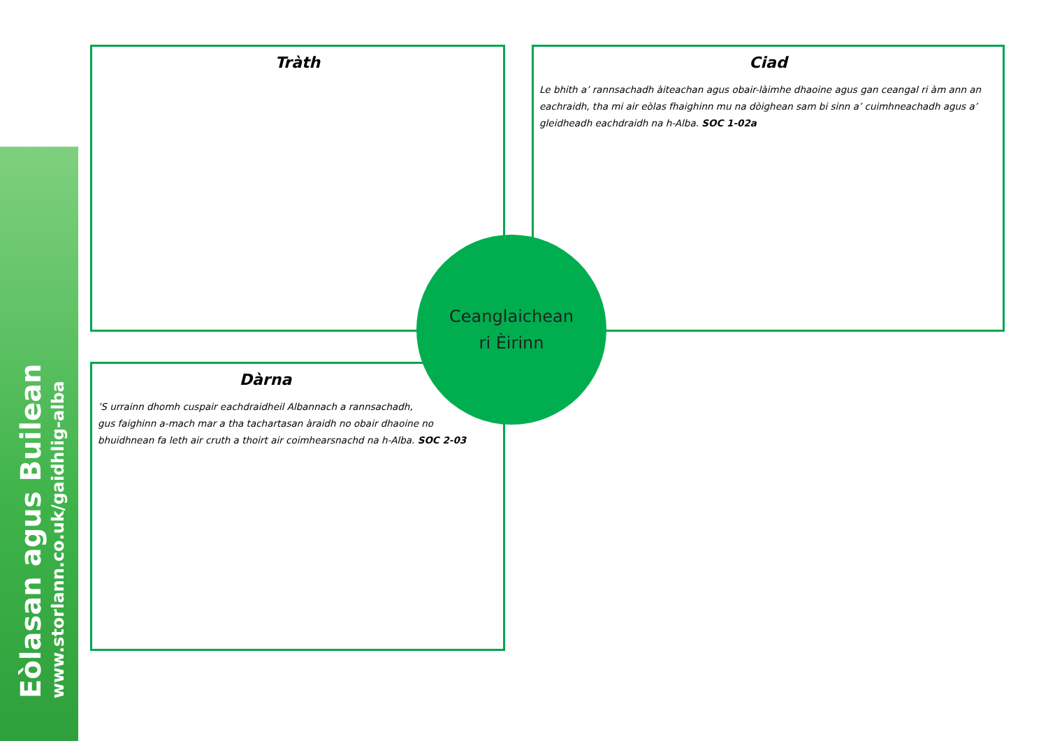Eòlasan agus Builean
www.storlann.co.uk/gaidhlig-alba
Tràth
Ciad
Le bhith a’ rannsachadh àiteachan agus obair-làimhe dhaoine agus gan ceangal ri àm ann an eachraidh, tha mi air eòlas fhaighinn mu na dòighean sam bi sinn a’ cuimhneachadh agus a’ gleidheadh eachdraidh na h-Alba. SOC 1-02a
Dàrna
’S urrainn dhomh cuspair eachdraidheil Albannach a rannsachadh,
gus faighinn a-mach mar a tha tachartasan àraidh no obair dhaoine no
bhuidhnean fa leth air cruth a thoirt air coimhearsnachd na h-Alba. SOC 2-03
Ceanglaichean
ri Èirinn